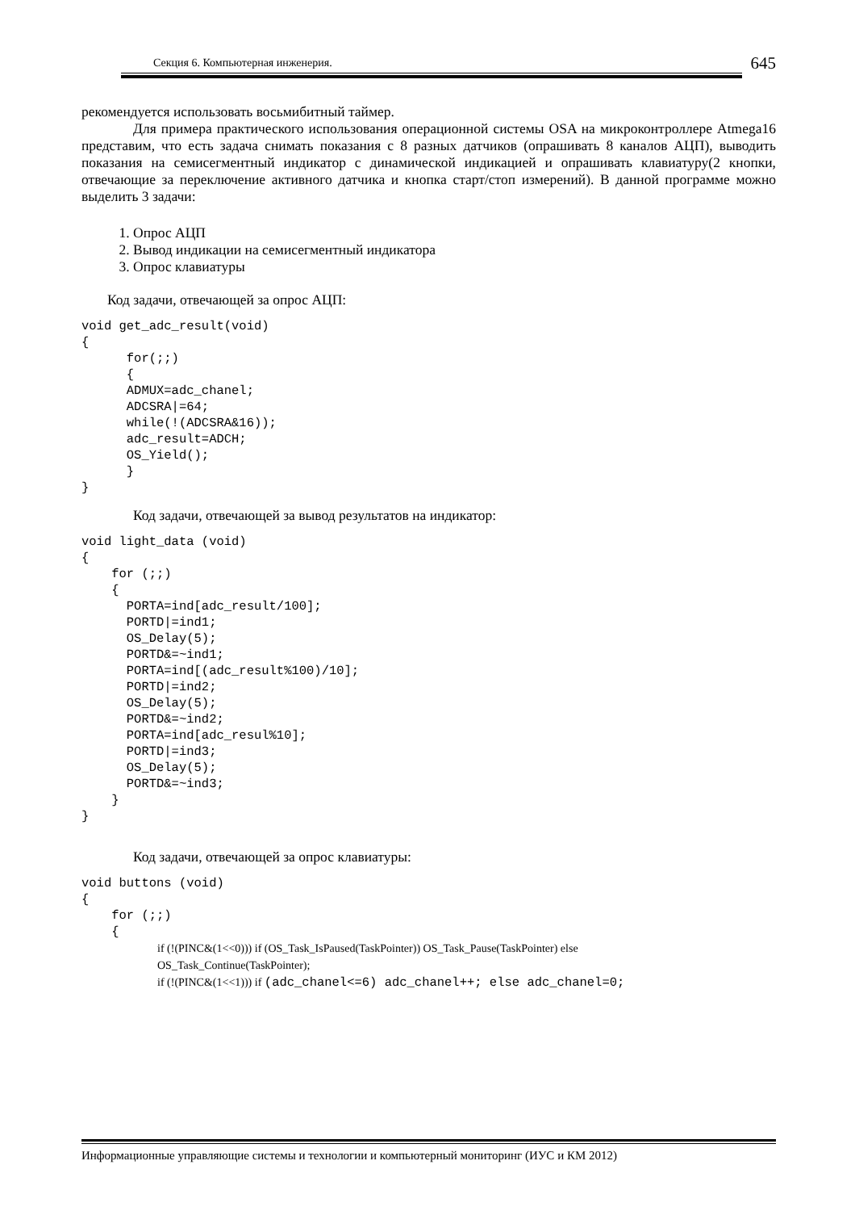Секция 6. Компьютерная инженерия. 645
рекомендуется использовать восьмибитный таймер.
Для примера практического использования операционной системы OSA на микроконтроллере Atmega16 представим, что есть задача снимать показания с 8 разных датчиков (опрашивать 8 каналов АЦП), выводить показания на семисегментный индикатор с динамической индикацией и опрашивать клавиатуру(2 кнопки, отвечающие за переключение активного датчика и кнопка старт/стоп измерений). В данной программе можно выделить 3 задачи:
1. Опрос АЦП
2. Вывод индикации на семисегментный индикатора
3. Опрос клавиатуры
Код задачи, отвечающей за опрос АЦП:
void get_adc_result(void)
{
      for(;;)
      {
      ADMUX=adc_chanel;
      ADCSRA|=64;
      while(!(ADCSRA&16));
      adc_result=ADCH;
      OS_Yield();
      }
}
Код задачи, отвечающей за вывод результатов на индикатор:
void light_data (void)
{
    for (;;)
    {
      PORTA=ind[adc_result/100];
      PORTD|=ind1;
      OS_Delay(5);
      PORTD&=~ind1;
      PORTA=ind[(adc_result%100)/10];
      PORTD|=ind2;
      OS_Delay(5);
      PORTD&=~ind2;
      PORTA=ind[adc_resul%10];
      PORTD|=ind3;
      OS_Delay(5);
      PORTD&=~ind3;
    }
}
Код задачи, отвечающей за опрос клавиатуры:
void buttons (void)
{
    for (;;)
    {
if (!(PINC&(1<<0))) if (OS_Task_IsPaused(TaskPointer)) OS_Task_Pause(TaskPointer) else
OS_Task_Continue(TaskPointer);
if (!(PINC&(1<<1))) if (adc_chanel<=6) adc_chanel++; else adc_chanel=0;
Информационные управляющие системы и технологии и компьютерный мониторинг (ИУС и КМ 2012)